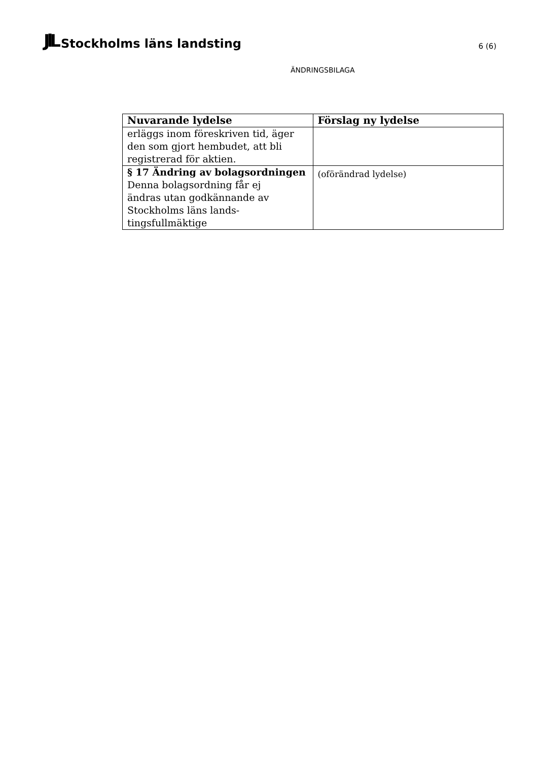JlL Stockholms läns landsting
6 (6)
ÄNDRINGSBILAGA
| Nuvarande lydelse | Förslag ny lydelse |
| --- | --- |
| erläggs inom föreskriven tid, äger den som gjort hembudet, att bli registrerad för aktien. | |
| § 17 Ändring av bolagsordningen Denna bolagsordning får ej ändras utan godkännande av Stockholms läns lands- tingsfullmäktige | (oförändrad lydelse) |